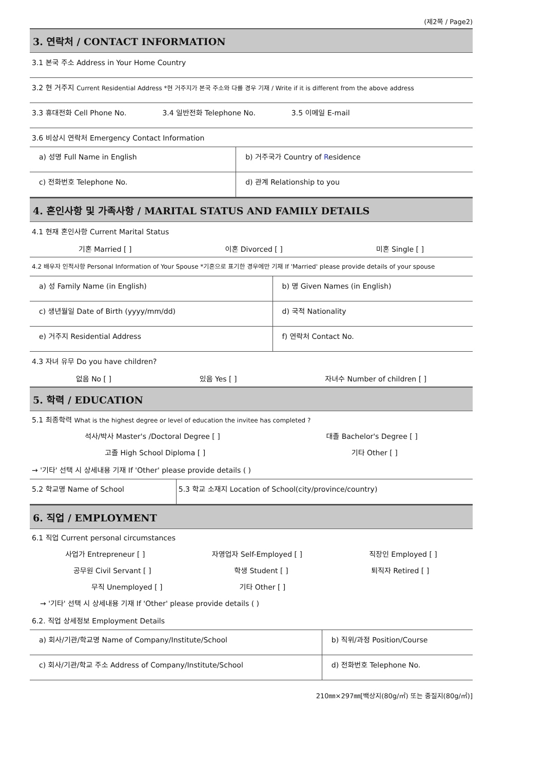(제2쪽 / Page2)
3. 연락처 / CONTACT INFORMATION
3.1 본국 주소 Address in Your Home Country
3.2 현 거주지 Current Residential Address *현 거주지가 본국 주소와 다를 경우 기재 / Write if it is different from the above address
3.3 휴대전화 Cell Phone No. 3.4 일반전화 Telephone No. 3.5 이메일 E-mail
3.6 비상시 연락처 Emergency Contact Information
| a) 성명 Full Name in English | b) 거주국가 Country of R esidence |
| c) 전화번호 Telephone No. | d) 관계 Relationship to you |
4. 혼인사항 및 가족사항 / MARITAL STATUS AND FAMILY DETAILS
4.1 현재 혼인사항 Current Marital Status
기혼 Married [ ] 이혼 Divorced [ ] 미혼 Single [ ]
4.2 배우자 인적사항 Personal Information of Your Spouse *기혼으로 표기한 경우에만 기재 If 'Married' please provide details of your spouse
| a) 성 Family Name (in English) | b) 명 Given Names (in English) |
| c) 생년월일 Date of Birth (yyyy/mm/dd) | d) 국적 Nationality |
| e) 거주지 Residential Address | f) 연락처 Contact No. |
4.3 자녀 유무 Do you have children?
없음 No [ ] 있음 Yes [ ] 자녀수 Number of children [ ]
5. 학력 / EDUCATION
5.1 최종학력 What is the highest degree or level of education the invitee has completed ?
석사/박사 Master's /Doctoral Degree [ ] 대졸 Bachelor's Degree [ ]
고졸 High School Diploma [ ] 기타 Other [ ]
→ '기타' 선택 시 상세내용 기재 If 'Other' please provide details ( )
| 5.2 학교명 Name of School | 5.3 학교 소재지 Location of School(city/province/country) |
6. 직업 / EMPLOYMENT
6.1 직업 Current personal circumstances
사업가 Entrepreneur [ ] 자영업자 Self-Employed [ ] 직장인 Employed [ ]
공무원 Civil Servant [ ] 학생 Student [ ] 퇴직자 Retired [ ]
무직 Unemployed [ ] 기타 Other [ ]
→ '기타' 선택 시 상세내용 기재 If 'Other' please provide details ( )
6.2. 직업 상세정보 Employment Details
| a) 회사/기관/학교명 Name of Company/Institute/School | b) 직위/과정 Position/Course |
| c) 회사/기관/학교 주소 Address of Company/Institute/School | d) 전화번호 Telephone No. |
210㎜×297㎜[백상지(80g/㎡) 또는 중질지(80g/㎡)]